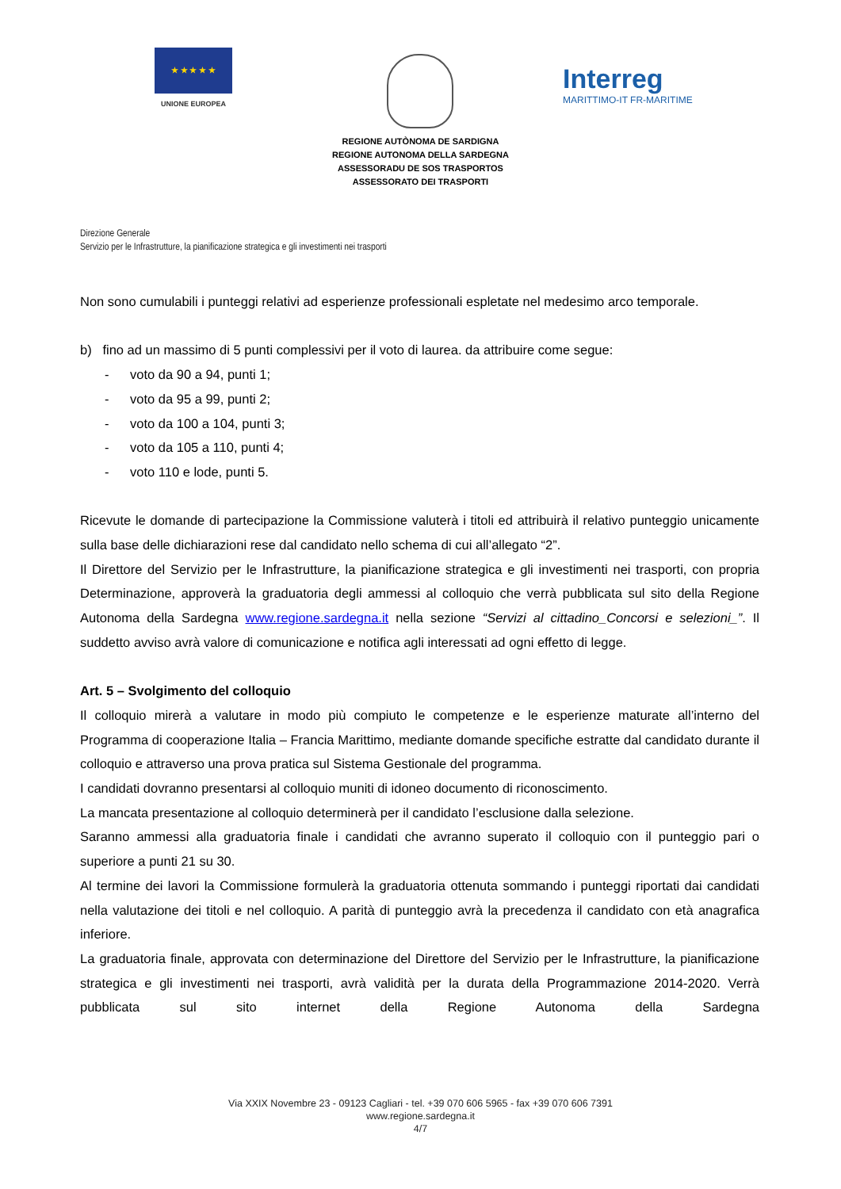★ ★ ★ ★ ★
UNIONE EUROPEA
Interreg
MARITTIMO-IT FR-MARITIME
REGIONE AUTÒNOMA DE SARDIGNA
REGIONE AUTONOMA DELLA SARDEGNA
ASSESSORADU DE SOS TRASPORTOS
ASSESSORATO DEI TRASPORTI
Direzione Generale
Servizio per le Infrastrutture, la pianificazione strategica e gli investimenti nei trasporti
Non sono cumulabili i punteggi relativi ad esperienze professionali espletate nel medesimo arco temporale.
b) fino ad un massimo di 5 punti complessivi per il voto di laurea. da attribuire come segue:
- voto da 90 a 94, punti 1;
- voto da 95 a 99, punti 2;
- voto da 100 a 104, punti 3;
- voto da 105 a 110, punti 4;
- voto 110 e lode, punti 5.
Ricevute le domande di partecipazione la Commissione valuterà i titoli ed attribuirà il relativo punteggio unicamente sulla base delle dichiarazioni rese dal candidato nello schema di cui all’allegato “2”.
Il Direttore del Servizio per le Infrastrutture, la pianificazione strategica e gli investimenti nei trasporti, con propria Determinazione, approverà la graduatoria degli ammessi al colloquio che verrà pubblicata sul sito della Regione Autonoma della Sardegna www.regione.sardegna.it nella sezione “Servizi al cittadino_Concorsi e selezioni_”. Il suddetto avviso avrà valore di comunicazione e notifica agli interessati ad ogni effetto di legge.
Art. 5 – Svolgimento del colloquio
Il colloquio mirerà a valutare in modo più compiuto le competenze e le esperienze maturate all’interno del Programma di cooperazione Italia – Francia Marittimo, mediante domande specifiche estratte dal candidato durante il colloquio e attraverso una prova pratica sul Sistema Gestionale del programma.
I candidati dovranno presentarsi al colloquio muniti di idoneo documento di riconoscimento.
La mancata presentazione al colloquio determinerà per il candidato l’esclusione dalla selezione.
Saranno ammessi alla graduatoria finale i candidati che avranno superato il colloquio con il punteggio pari o superiore a punti 21 su 30.
Al termine dei lavori la Commissione formulerà la graduatoria ottenuta sommando i punteggi riportati dai candidati nella valutazione dei titoli e nel colloquio. A parità di punteggio avrà la precedenza il candidato con età anagrafica inferiore.
La graduatoria finale, approvata con determinazione del Direttore del Servizio per le Infrastrutture, la pianificazione strategica e gli investimenti nei trasporti, avrà validità per la durata della Programmazione 2014-2020. Verrà pubblicata sul sito internet della Regione Autonoma della Sardegna
Via XXIX Novembre 23 - 09123 Cagliari - tel. +39 070 606 5965 - fax +39 070 606 7391
www.regione.sardegna.it
4/7